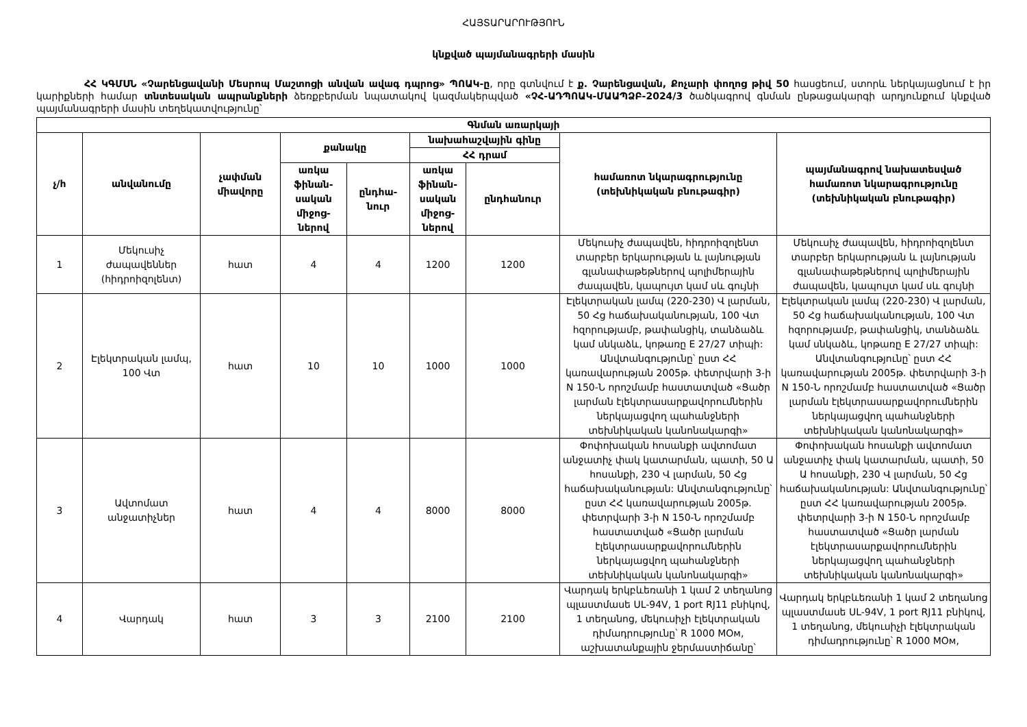ՀԱՅՏԱՐԱՐՈՒԹՅՈՒՆ
կնքված պայմանագրերի մասին
ՀՀ ԿԳՄՍՆ «Չարենցավանի Մեսրոպ Մաշտոցի անվան ավագ դպրոց» ՊՈԱԿ-ը, որը գտնվում է ք. Չարենցավան, Քոչարի փողոց թիվ 50 հասցեում, ստորև ներկայացնում է իր կարիքների համար տնտեսական ապրանքների ձեռքբերման նպատակով կազմակերպված «ՉՀ-ԱԴՊՈԱԿ-ՄԱԱՊՁԲ-2024/3 ծածկագրով գնման ընթացակարգի արդյունքում կնքված պայմանագրերի մասին տեղեկատվությունը՝
| Գնման առարկայի | | | | | | | | |
| --- | --- | --- | --- | --- | --- | --- | --- | --- |
| չ/հ | անվանումը | չափման միավորը | քանակը | | նախահաշվային գինը | | համառոտ նկարագրությունը (տեխնիկական բնութագիր) | պայմանագրով նախատեսված համառոտ նկարագրությունը (տեխնիկական բնութագիր) |
| | | | | | ՀՀ դրամ | | | |
| | | | առկա ֆինան-սական միջոց-ներով | ընդհա-նուր | առկա ֆինան-սական միջոց-ներով | ընդհանուր | | |
| 1 | Մեկուսիչ ժապավեններ (հիդրոիզոլենտ) | հատ | 4 | 4 | 1200 | 1200 | Մեկուսիչ ժապավեն, հիդրոիզոլենտ տարբեր երկարության և լայնության գլանափաթեթներով պոլիմերային ժապավեն, կապույտ կամ սև գույնի | Մեկուսիչ ժապավեն, հիդրոիզոլենտ տարբեր երկարության և լայնության գլանափաթեթներով պոլիմերային ժապավեն, կապույտ կամ սև գույնի |
| 2 | Էլեկտրական լամպ, 100 Վտ | հատ | 10 | 10 | 1000 | 1000 | Էլեկտրական լամպ (220-230) Վ լարման, 50 Հց հաճախականության, 100 Վտ հզորությամբ, թափանցիկ, տանձաձև կամ սնկաձև, կոթառը E 27/27 տիպի: Անվտանգությունը՝ ըստ ՀՀ կառավարության 2005թ. փետրվարի 3-ի N 150-Ն որոշմամբ հաստատված «Ցածր լարման էլեկտրասարքավորումներին ներկայացվող պահանջների տեխնիկական կանոնակարգի» | Էլեկտրական լամպ (220-230) Վ լարման, 50 Հց հաճախականության, 100 Վտ հզորությամբ, թափանցիկ, տանձաձև կամ սնկաձև, կոթառը E 27/27 տիպի: Անվտանգությունը՝ ըստ ՀՀ կառավարության 2005թ. փետրվարի 3-ի N 150-Ն որոշմամբ հաստատված «Ցածր լարման էլեկտրասարքավորումներին ներկայացվող պահանջների տեխնիկական կանոնակարգի» |
| 3 | Ավտոմատ անջատիչներ | հատ | 4 | 4 | 8000 | 8000 | Փոփոխական հոսանքի ավտոմատ անջատիչ փակ կատարման, պատի, 50 Ա հոսանքի, 230 Վ լարման, 50 Հց հաճախականության: Անվտանգությունը՝ ըստ ՀՀ կառավարության 2005թ. փետրվարի 3-ի N 150-Ն որոշմամբ հաստատված «Ցածր լարման էլեկտրասարքավորումներին ներկայացվող պահանջների տեխնիկական կանոնակարգի» | Փոփոխական հոսանքի ավտոմատ անջատիչ փակ կատարման, պատի, 50 Ա հոսանքի, 230 Վ լարման, 50 Հց հաճախականության: Անվտանգությունը՝ ըստ ՀՀ կառավարության 2005թ. փետրվարի 3-ի N 150-Ն որոշմամբ հաստատված «Ցածր լարման էլեկտրասարքավորումներին ներկայացվող պահանջների տեխնիկական կանոնակարգի» |
| 4 | Վարդակ | հատ | 3 | 3 | 2100 | 2100 | Վարդակ երկբևեռանի 1 կամ 2 տեղանոց պլաստմասե UL-94V, 1 port RJ11 բնիկով, 1 տեղանոց, մեկուսիչի էլեկտրական դիմադրությունը՝ R 1000 MOм, աշխատանքային ջերմաստիճանը՝ | Վարդակ երկբևեռանի 1 կամ 2 տեղանոց պլաստմասե UL-94V, 1 port RJ11 բնիկով, 1 տեղանոց, մեկուսիչի էլեկտրական դիմադրությունը՝ R 1000 MOм, |